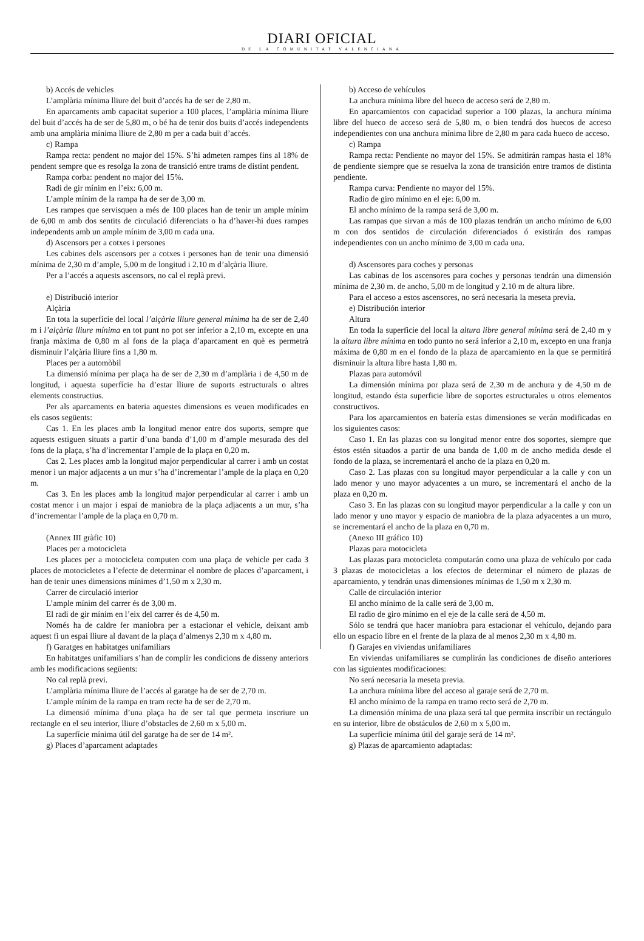DIARI OFICIAL
DE LA COMUNITAT VALENCIANA
b) Accés de vehicles
L’amplària mínima lliure del buit d’accés ha de ser de 2,80 m.
En aparcaments amb capacitat superior a 100 places, l’amplària mínima lliure del buit d’accés ha de ser de 5,80 m, o bé ha de tenir dos buits d’accés independents amb una amplària mínima lliure de 2,80 m per a cada buit d’accés.
c) Rampa
Rampa recta: pendent no major del 15%. S’hi admeten rampes fins al 18% de pendent sempre que es resolga la zona de transició entre trams de distint pendent.
Rampa corba: pendent no major del 15%.
Radi de gir mínim en l’eix: 6,00 m.
L’ample mínim de la rampa ha de ser de 3,00 m.
Les rampes que servisquen a més de 100 places han de tenir un ample mínim de 6,00 m amb dos sentits de circulació diferenciats o ha d’haver-hi dues rampes independents amb un ample mínim de 3,00 m cada una.
d) Ascensors per a cotxes i persones
Les cabines dels ascensors per a cotxes i persones han de tenir una dimensió mínima de 2,30 m d’ample, 5,00 m de longitud i 2.10 m d’alçària lliure.
Per a l’accés a aquests ascensors, no cal el replà previ.
e) Distribució interior
Alçària
En tota la superfície del local l’alçària lliure general mínima ha de ser de 2,40 m i l’alçària lliure mínima en tot punt no pot ser inferior a 2,10 m, excepte en una franja màxima de 0,80 m al fons de la plaça d’aparcament en què es permetrà disminuir l’alçària lliure fins a 1,80 m.
Places per a automòbil
La dimensió mínima per plaça ha de ser de 2,30 m d’amplària i de 4,50 m de longitud, i aquesta superfície ha d’estar lliure de suports estructurals o altres elements constructius.
Per als aparcaments en bateria aquestes dimensions es veuen modificades en els casos següents:
Cas 1. En les places amb la longitud menor entre dos suports, sempre que aquests estiguen situats a partir d’una banda d’1,00 m d’ample mesurada des del fons de la plaça, s’ha d’incrementar l’ample de la plaça en 0,20 m.
Cas 2. Les places amb la longitud major perpendicular al carrer i amb un costat menor i un major adjacents a un mur s’ha d’incrementar l’ample de la plaça en 0,20 m.
Cas 3. En les places amb la longitud major perpendicular al carrer i amb un costat menor i un major i espai de maniobra de la plaça adjacents a un mur, s’ha d’incrementar l’ample de la plaça en 0,70 m.
(Annex III gràfic 10)
Places per a motocicleta
Les places per a motocicleta computen com una plaça de vehicle per cada 3 places de motocicletes a l’efecte de determinar el nombre de places d’aparcament, i han de tenir unes dimensions mínimes d’1,50 m x 2,30 m.
Carrer de circulació interior
L’ample mínim del carrer és de 3,00 m.
El radi de gir mínim en l’eix del carrer és de 4,50 m.
Només ha de caldre fer maniobra per a estacionar el vehicle, deixant amb aquest fi un espai lliure al davant de la plaça d’almenys 2,30 m x 4,80 m.
f) Garatges en habitatges unifamiliars
En habitatges unifamiliars s’han de complir les condicions de disseny anteriors amb les modificacions següents:
No cal replà previ.
L’amplària mínima lliure de l’accés al garatge ha de ser de 2,70 m.
L’ample mínim de la rampa en tram recte ha de ser de 2,70 m.
La dimensió mínima d’una plaça ha de ser tal que permeta inscriure un rectangle en el seu interior, lliure d’obstacles de 2,60 m x 5,00 m.
La superfície mínima útil del garatge ha de ser de 14 m².
g) Places d’aparcament adaptades
b) Acceso de vehículos
La anchura mínima libre del hueco de acceso será de 2,80 m.
En aparcamientos con capacidad superior a 100 plazas, la anchura mínima libre del hueco de acceso será de 5,80 m, o bien tendrá dos huecos de acceso independientes con una anchura mínima libre de 2,80 m para cada hueco de acceso.
c) Rampa
Rampa recta: Pendiente no mayor del 15%. Se admitirán rampas hasta el 18% de pendiente siempre que se resuelva la zona de transición entre tramos de distinta pendiente.
Rampa curva: Pendiente no mayor del 15%.
Radio de giro mínimo en el eje: 6,00 m.
El ancho mínimo de la rampa será de 3,00 m.
Las rampas que sirvan a más de 100 plazas tendrán un ancho mínimo de 6,00 m con dos sentidos de circulación diferenciados ó existirán dos rampas independientes con un ancho mínimo de 3,00 m cada una.
d) Ascensores para coches y personas
Las cabinas de los ascensores para coches y personas tendrán una dimensión mínima de 2,30 m. de ancho, 5,00 m de longitud y 2.10 m de altura libre.
Para el acceso a estos ascensores, no será necesaria la meseta previa.
e) Distribución interior
Altura
En toda la superficie del local la altura libre general mínima será de 2,40 m y la altura libre mínima en todo punto no será inferior a 2,10 m, excepto en una franja máxima de 0,80 m en el fondo de la plaza de aparcamiento en la que se permitirá disminuir la altura libre hasta 1,80 m.
Plazas para automóvil
La dimensión mínima por plaza será de 2,30 m de anchura y de 4,50 m de longitud, estando ésta superficie libre de soportes estructurales u otros elementos constructivos.
Para los aparcamientos en batería estas dimensiones se verán modificadas en los siguientes casos:
Caso 1. En las plazas con su longitud menor entre dos soportes, siempre que éstos estén situados a partir de una banda de 1,00 m de ancho medida desde el fondo de la plaza, se incrementará el ancho de la plaza en 0,20 m.
Caso 2. Las plazas con su longitud mayor perpendicular a la calle y con un lado menor y uno mayor adyacentes a un muro, se incrementará el ancho de la plaza en 0,20 m.
Caso 3. En las plazas con su longitud mayor perpendicular a la calle y con un lado menor y uno mayor y espacio de maniobra de la plaza adyacentes a un muro, se incrementará el ancho de la plaza en 0,70 m.
(Anexo III gráfico 10)
Plazas para motocicleta
Las plazas para motocicleta computarán como una plaza de vehículo por cada 3 plazas de motocicletas a los efectos de determinar el número de plazas de aparcamiento, y tendrán unas dimensiones mínimas de 1,50 m x 2,30 m.
Calle de circulación interior
El ancho mínimo de la calle será de 3,00 m.
El radio de giro mínimo en el eje de la calle será de 4,50 m.
Sólo se tendrá que hacer maniobra para estacionar el vehículo, dejando para ello un espacio libre en el frente de la plaza de al menos 2,30 m x 4,80 m.
f) Garajes en viviendas unifamiliares
En viviendas unifamiliares se cumplirán las condiciones de diseño anteriores con las siguientes modificaciones:
No será necesaria la meseta previa.
La anchura mínima libre del acceso al garaje será de 2,70 m.
El ancho mínimo de la rampa en tramo recto será de 2,70 m.
La dimensión mínima de una plaza será tal que permita inscribir un rectángulo en su interior, libre de obstáculos de 2,60 m x 5,00 m.
La superficie mínima útil del garaje será de 14 m².
g) Plazas de aparcamiento adaptadas: